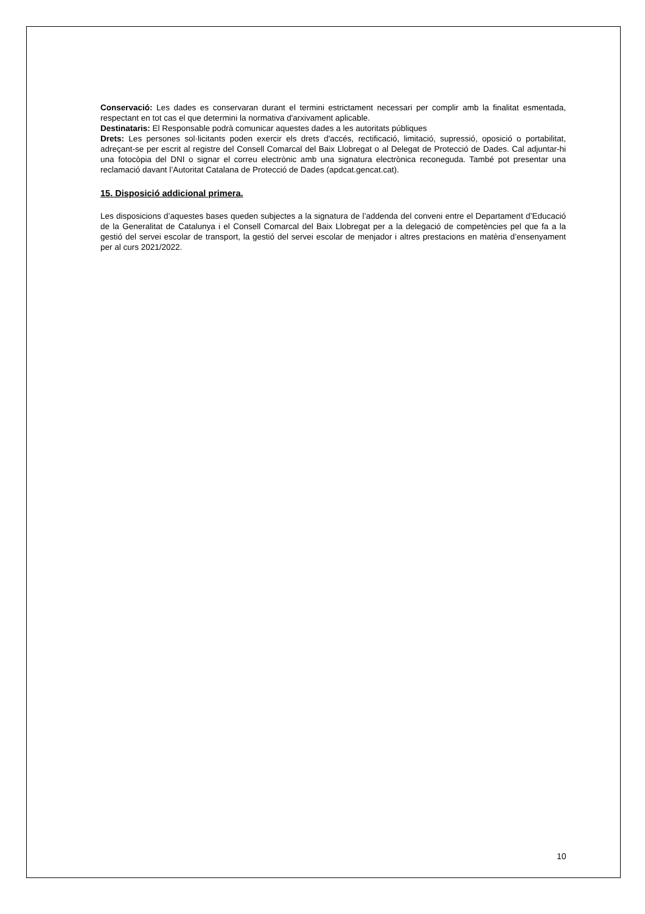Conservació: Les dades es conservaran durant el termini estrictament necessari per complir amb la finalitat esmentada, respectant en tot cas el que determini la normativa d'arxivament aplicable.
Destinataris: El Responsable podrà comunicar aquestes dades a les autoritats públiques
Drets: Les persones sol·licitants poden exercir els drets d'accés, rectificació, limitació, supressió, oposició o portabilitat, adreçant-se per escrit al registre del Consell Comarcal del Baix Llobregat o al Delegat de Protecció de Dades. Cal adjuntar-hi una fotocòpia del DNI o signar el correu electrònic amb una signatura electrònica reconeguda. També pot presentar una reclamació davant l’Autoritat Catalana de Protecció de Dades (apdcat.gencat.cat).
15. Disposició addicional primera.
Les disposicions d’aquestes bases queden subjectes a la signatura de l’addenda del conveni entre el Departament d’Educació de la Generalitat de Catalunya i el Consell Comarcal del Baix Llobregat per a la delegació de competències pel que fa a la gestió del servei escolar de transport, la gestió del servei escolar de menjador i altres prestacions en matèria d’ensenyament per al curs 2021/2022.
10